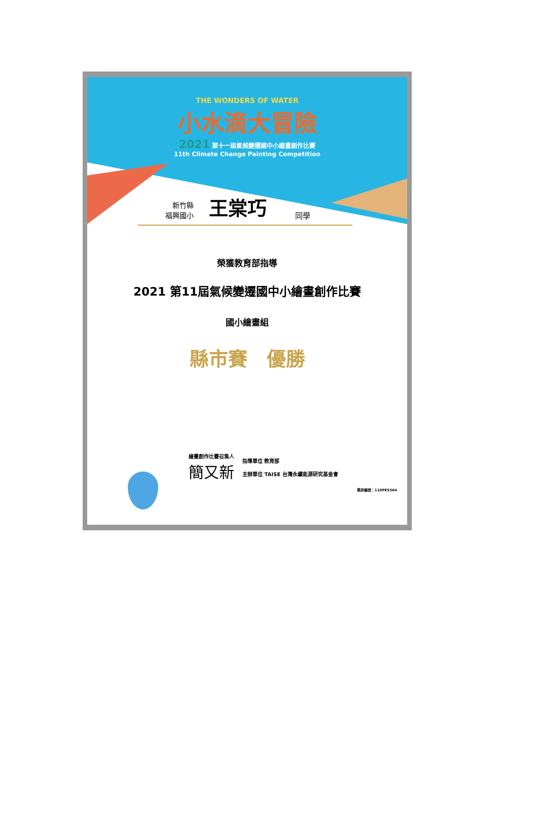THE WONDERS OF WATER
小水滴大冒險
2021 第十一屆氣候變遷國中小繪畫創作比賽
11th Climate Change Painting Competition
新竹縣
福興國小
王棠巧
同學
榮獲教育部指導
2021 第11屆氣候變遷國中小繪畫創作比賽
國小繪畫組
縣市賽　優勝
繪畫創作比賽召集人
簡又新
指導單位 教育部
主辦單位 TAISE 台灣永續能源研究基金會
獎狀編號：110PES564